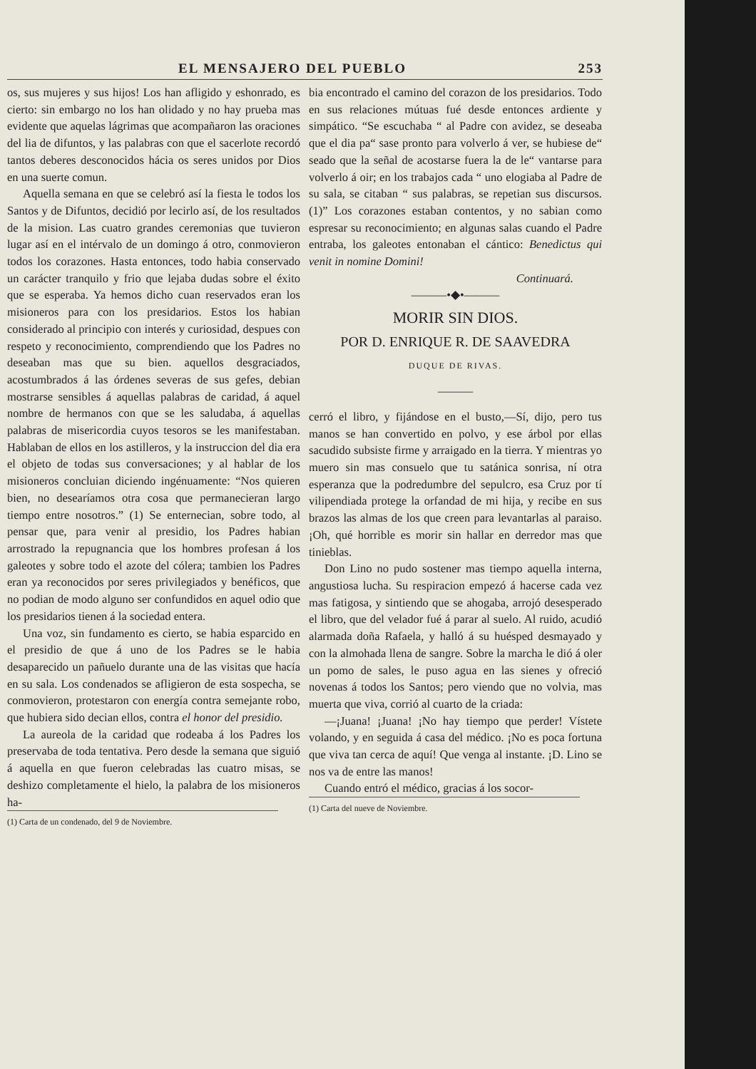EL MENSAJERO DEL PUEBLO 253
os, sus mujeres y sus hijos! Los han afligido y eshonrado, es cierto: sin embargo no los han olidado y no hay prueba mas evidente que aquelas lágrimas que acompañaron las oraciones del lia de difuntos, y las palabras con que el sacerlote recordó tantos deberes desconocidos hácia os seres unidos por Dios en una suerte comun.
Aquella semana en que se celebró así la fiesta le todos los Santos y de Difuntos, decidió por lecirlo así, de los resultados de la mision. Las cuatro grandes ceremonias que tuvieron lugar así en el intérvalo de un domingo á otro, conmovieron todos los corazones. Hasta entonces, todo habia conservado un carácter tranquilo y frio que lejaba dudas sobre el éxito que se esperaba. Ya hemos dicho cuan reservados eran los misioneros para con los presidarios. Estos los habian considerado al principio con interés y curiosidad, despues con respeto y reconocimiento, comprendiendo que los Padres no deseaban mas que su bien. aquellos desgraciados, acostumbrados á las órdenes severas de sus gefes, debian mostrarse sensibles á aquellas palabras de caridad, á aquel nombre de hermanos con que se les saludaba, á aquellas palabras de misericordia cuyos tesoros se les manifestaban. Hablaban de ellos en los astilleros, y la instruccion del dia era el objeto de todas sus conversaciones; y al hablar de los misioneros concluian diciendo ingénuamente: “Nos quieren bien, no desearíamos otra cosa que permanecieran largo tiempo entre nosotros.” (1) Se enternecian, sobre todo, al pensar que, para venir al presidio, los Padres habian arrostrado la repugnancia que los hombres profesan á los galeotes y sobre todo el azote del cólera; tambien los Padres eran ya reconocidos por seres privilegiados y benéficos, que no podian de modo alguno ser confundidos en aquel odio que los presidarios tienen á la sociedad entera.
Una voz, sin fundamento es cierto, se habia esparcido en el presidio de que á uno de los Padres se le habia desaparecido un pañuelo durante una de las visitas que hacía en su sala. Los condenados se afligieron de esta sospecha, se conmovieron, protestaron con energía contra semejante robo, que hubiera sido decian ellos, contra el honor del presidio.
La aureola de la caridad que rodeaba á los Padres los preservaba de toda tentativa. Pero desde la semana que siguió á aquella en que fueron celebradas las cuatro misas, se deshizo completamente el hielo, la palabra de los misioneros ha-
(1) Carta de un condenado, del 9 de Noviembre.
bia encontrado el camino del corazon de los presidarios. Todo en sus relaciones mútuas fué desde entonces ardiente y simpático. “Se escuchaba “ al Padre con avidez, se deseaba que el dia pa“ sase pronto para volverlo á ver, se hubiese de“ seado que la señal de acostarse fuera la de le“ vantarse para volverlo á oir; en los trabajos cada “ uno elogiaba al Padre de su sala, se citaban “ sus palabras, se repetian sus discursos. (1)” Los corazones estaban contentos, y no sabian como espresar su reconocimiento; en algunas salas cuando el Padre entraba, los galeotes entonaban el cántico: Benedictus qui venit in nomine Domini!
Continuará.
———•◆•———
MORIR SIN DIOS.
POR D. ENRIQUE R. DE SAAVEDRA
DUQUE DE RIVAS.
———
cerró el libro, y fijándose en el busto,—Sí, dijo, pero tus manos se han convertido en polvo, y ese árbol por ellas sacudido subsiste firme y arraigado en la tierra. Y mientras yo muero sin mas consuelo que tu satánica sonrisa, ní otra esperanza que la podredumbre del sepulcro, esa Cruz por tí vilipendiada protege la orfandad de mi hija, y recibe en sus brazos las almas de los que creen para levantarlas al paraiso. ¡Oh, qué horrible es morir sin hallar en derredor mas que tinieblas.
Don Lino no pudo sostener mas tiempo aquella interna, angustiosa lucha. Su respiracion empezó á hacerse cada vez mas fatigosa, y sintiendo que se ahogaba, arrojó desesperado el libro, que del velador fué á parar al suelo. Al ruido, acudió alarmada doña Rafaela, y halló á su huésped desmayado y con la almohada llena de sangre. Sobre la marcha le dió á oler un pomo de sales, le puso agua en las sienes y ofreció novenas á todos los Santos; pero viendo que no volvia, mas muerta que viva, corrió al cuarto de la criada:
—¡Juana! ¡Juana! ¡No hay tiempo que perder! Vístete volando, y en seguida á casa del médico. ¡No es poca fortuna que viva tan cerca de aquí! Que venga al instante. ¡D. Lino se nos va de entre las manos!
Cuando entró el médico, gracias á los socor-
(1) Carta del nueve de Noviembre.